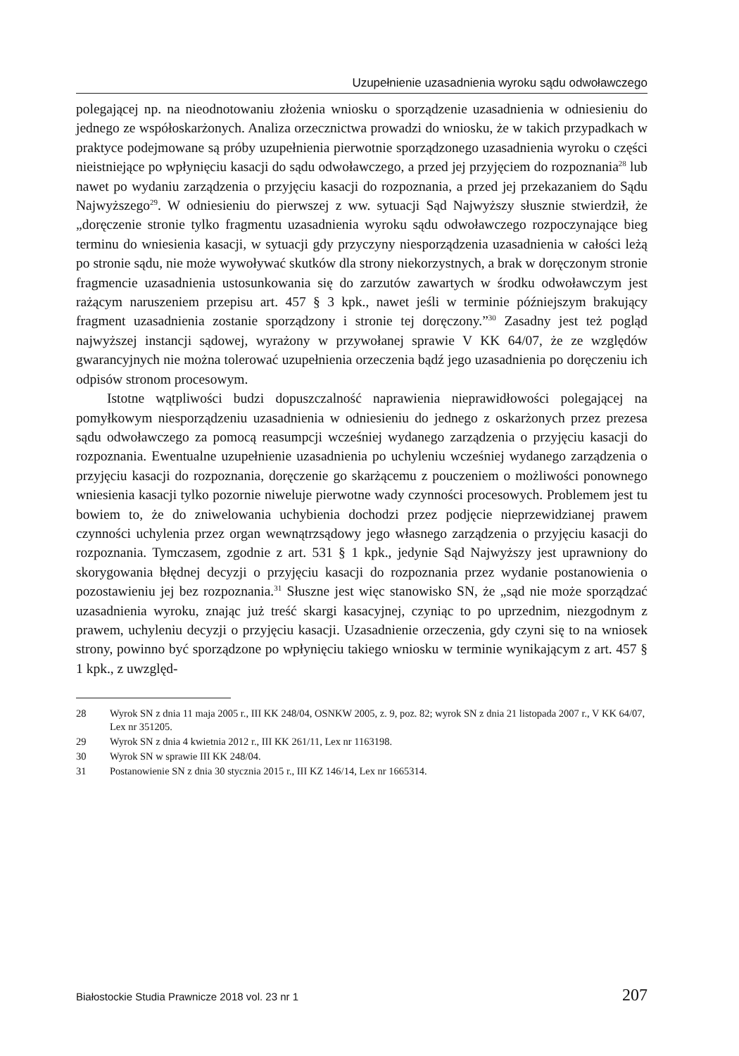Uzupełnienie uzasadnienia wyroku sądu odwoławczego
polegającej np. na nieodnotowaniu złożenia wniosku o sporządzenie uzasadnienia w odniesieniu do jednego ze współoskarżonych. Analiza orzecznictwa prowadzi do wniosku, że w takich przypadkach w praktyce podejmowane są próby uzupełnienia pierwotnie sporządzonego uzasadnienia wyroku o części nieistniejące po wpłynięciu kasacji do sądu odwoławczego, a przed jej przyjęciem do rozpoznania<sup>28</sup> lub nawet po wydaniu zarządzenia o przyjęciu kasacji do rozpoznania, a przed jej przekazaniem do Sądu Najwyższego<sup>29</sup>. W odniesieniu do pierwszej z ww. sytuacji Sąd Najwyższy słusznie stwierdził, że „doręczenie stronie tylko fragmentu uzasadnienia wyroku sądu odwoławczego rozpoczynające bieg terminu do wniesienia kasacji, w sytuacji gdy przyczyny niesporządzenia uzasadnienia w całości leżą po stronie sądu, nie może wywoływać skutków dla strony niekorzystnych, a brak w doręczonym stronie fragmencie uzasadnienia ustosunkowania się do zarzutów zawartych w środku odwoławczym jest rażącym naruszeniem przepisu art. 457 § 3 kpk., nawet jeśli w terminie późniejszym brakujący fragment uzasadnienia zostanie sporządzony i stronie tej doręczony.”<sup>30</sup> Zasadny jest też pogląd najwyższej instancji sądowej, wyrażony w przywołanej sprawie V KK 64/07, że ze względów gwarancyjnych nie można tolerować uzupełnienia orzeczenia bądź jego uzasadnienia po doręczeniu ich odpisów stronom procesowym.
Istotne wątpliwości budzi dopuszczalność naprawienia nieprawidłowości polegającej na pomyłkowym niesporządzeniu uzasadnienia w odniesieniu do jednego z oskarżonych przez prezesa sądu odwoławczego za pomocą reasumpcji wcześniej wydanego zarządzenia o przyjęciu kasacji do rozpoznania. Ewentualne uzupełnienie uzasadnienia po uchyleniu wcześniej wydanego zarządzenia o przyjęciu kasacji do rozpoznania, doręczenie go skarżącemu z pouczeniem o możliwości ponownego wniesienia kasacji tylko pozornie niweluje pierwotne wady czynności procesowych. Problemem jest tu bowiem to, że do zniwelowania uchybienia dochodzi przez podjęcie nieprzewidzianej prawem czynności uchylenia przez organ wewnątrzsądowy jego własnego zarządzenia o przyjęciu kasacji do rozpoznania. Tymczasem, zgodnie z art. 531 § 1 kpk., jedynie Sąd Najwyższy jest uprawniony do skorygowania błędnej decyzji o przyjęciu kasacji do rozpoznania przez wydanie postanowienia o pozostawieniu jej bez rozpoznania.<sup>31</sup> Słuszne jest więc stanowisko SN, że „sąd nie może sporządzać uzasadnienia wyroku, znając już treść skargi kasacyjnej, czyniąc to po uprzednim, niezgodnym z prawem, uchyleniu decyzji o przyjęciu kasacji. Uzasadnienie orzeczenia, gdy czyni się to na wniosek strony, powinno być sporządzone po wpłynięciu takiego wniosku w terminie wynikającym z art. 457 § 1 kpk., z uwzględ-
28 Wyrok SN z dnia 11 maja 2005 r., III KK 248/04, OSNKW 2005, z. 9, poz. 82; wyrok SN z dnia 21 listopada 2007 r., V KK 64/07, Lex nr 351205.
29 Wyrok SN z dnia 4 kwietnia 2012 r., III KK 261/11, Lex nr 1163198.
30 Wyrok SN w sprawie III KK 248/04.
31 Postanowienie SN z dnia 30 stycznia 2015 r., III KZ 146/14, Lex nr 1665314.
Białostockie Studia Prawnicze 2018 vol. 23 nr 1 207